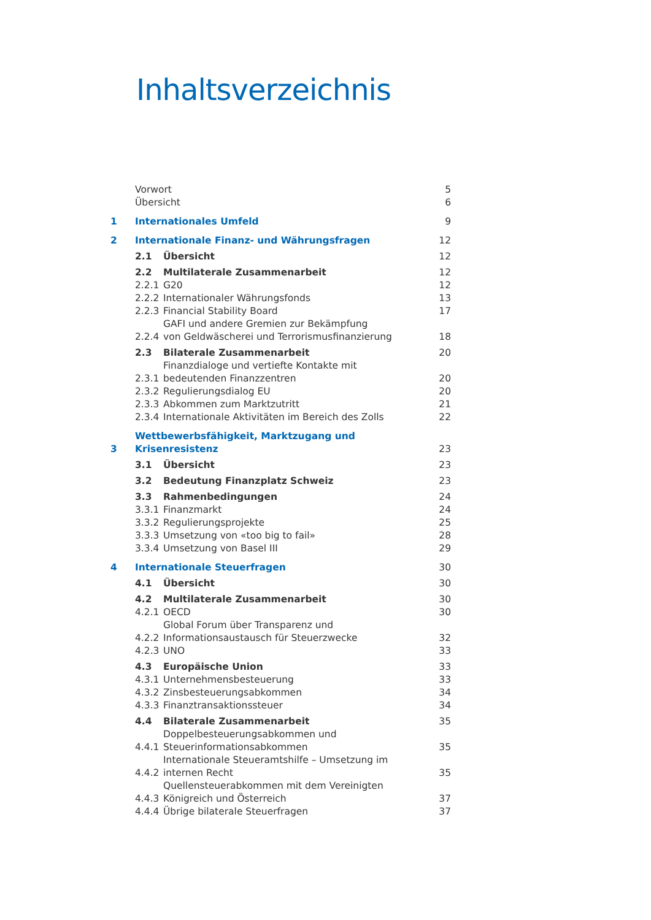Inhaltsverzeichnis
| | Vorwort | | 5 |
| | Übersicht | | 6 |
| 1 | Internationales Umfeld | | 9 |
| 2 | Internationale Finanz- und Währungsfragen | | 12 |
| | 2.1 | Übersicht | 12 |
| | 2.2 | Multilaterale Zusammenarbeit | 12 |
| | 2.2.1 | G20 | 12 |
| | 2.2.2 | Internationaler Währungsfonds | 13 |
| | 2.2.3 | Financial Stability Board | 17 |
| | 2.2.4 | GAFI und andere Gremien zur Bekämpfung von Geldwäscherei und Terrorismusfinanzierung | 18 |
| | 2.3 | Bilaterale Zusammenarbeit | 20 |
| | 2.3.1 | Finanzdialoge und vertiefte Kontakte mit bedeutenden Finanzzentren | 20 |
| | 2.3.2 | Regulierungsdialog EU | 20 |
| | 2.3.3 | Abkommen zum Marktzutritt | 21 |
| | 2.3.4 | Internationale Aktivitäten im Bereich des Zolls | 22 |
| 3 | Wettbewerbsfähigkeit, Marktzugang und Krisenresistenz | | 23 |
| | 3.1 | Übersicht | 23 |
| | 3.2 | Bedeutung Finanzplatz Schweiz | 23 |
| | 3.3 | Rahmenbedingungen | 24 |
| | 3.3.1 | Finanzmarkt | 24 |
| | 3.3.2 | Regulierungsprojekte | 25 |
| | 3.3.3 | Umsetzung von «too big to fail» | 28 |
| | 3.3.4 | Umsetzung von Basel III | 29 |
| 4 | Internationale Steuerfragen | | 30 |
| | 4.1 | Übersicht | 30 |
| | 4.2 | Multilaterale Zusammenarbeit | 30 |
| | 4.2.1 | OECD | 30 |
| | 4.2.2 | Global Forum über Transparenz und Informationsaustausch für Steuerzwecke | 32 |
| | 4.2.3 | UNO | 33 |
| | 4.3 | Europäische Union | 33 |
| | 4.3.1 | Unternehmensbesteuerung | 33 |
| | 4.3.2 | Zinsbesteuerungsabkommen | 34 |
| | 4.3.3 | Finanztransaktionssteuer | 34 |
| | 4.4 | Bilaterale Zusammenarbeit | 35 |
| | 4.4.1 | Doppelbesteuerungsabkommen und Steuerinformationsabkommen | 35 |
| | 4.4.2 | Internationale Steueramtshilfe – Umsetzung im internen Recht | 35 |
| | 4.4.3 | Quellensteuerabkommen mit dem Vereinigten Königreich und Österreich | 37 |
| | 4.4.4 | Übrige bilaterale Steuerfragen | 37 |